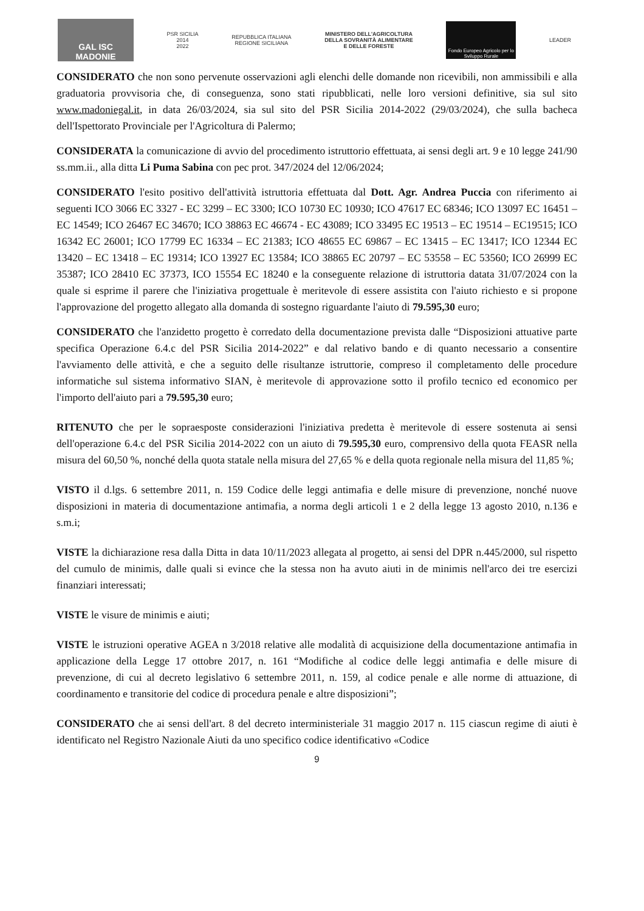GAL ISC MADONIE
PSR SICILIA
2014
2022
REPUBBLICA ITALIANA
REGIONE SICILIANA
MINISTERO DELL'AGRICOLTURA
DELLA SOVRANITÀ ALIMENTARE
E DELLE FORESTE
Fondo Europeo Agricolo per lo Sviluppo Rurale
LEADER
CONSIDERATO che non sono pervenute osservazioni agli elenchi delle domande non ricevibili, non ammissibili e alla graduatoria provvisoria che, di conseguenza, sono stati ripubblicati, nelle loro versioni definitive, sia sul sito www.madoniegal.it, in data 26/03/2024, sia sul sito del PSR Sicilia 2014-2022 (29/03/2024), che sulla bacheca dell'Ispettorato Provinciale per l'Agricoltura di Palermo;
CONSIDERATA la comunicazione di avvio del procedimento istruttorio effettuata, ai sensi degli art. 9 e 10 legge 241/90 ss.mm.ii., alla ditta Li Puma Sabina con pec prot. 347/2024 del 12/06/2024;
CONSIDERATO l'esito positivo dell'attività istruttoria effettuata dal Dott. Agr. Andrea Puccia con riferimento ai seguenti ICO 3066 EC 3327 - EC 3299 – EC 3300; ICO 10730 EC 10930; ICO 47617 EC 68346; ICO 13097 EC 16451 – EC 14549; ICO 26467 EC 34670; ICO 38863 EC 46674 - EC 43089; ICO 33495 EC 19513 – EC 19514 – EC19515; ICO 16342 EC 26001; ICO 17799 EC 16334 – EC 21383; ICO 48655 EC 69867 – EC 13415 – EC 13417; ICO 12344 EC 13420 – EC 13418 – EC 19314; ICO 13927 EC 13584; ICO 38865 EC 20797 – EC 53558 – EC 53560; ICO 26999 EC 35387; ICO 28410 EC 37373, ICO 15554 EC 18240 e la conseguente relazione di istruttoria datata 31/07/2024 con la quale si esprime il parere che l'iniziativa progettuale è meritevole di essere assistita con l'aiuto richiesto e si propone l'approvazione del progetto allegato alla domanda di sostegno riguardante l'aiuto di 79.595,30 euro;
CONSIDERATO che l'anzidetto progetto è corredato della documentazione prevista dalle “Disposizioni attuative parte specifica Operazione 6.4.c del PSR Sicilia 2014-2022” e dal relativo bando e di quanto necessario a consentire l'avviamento delle attività, e che a seguito delle risultanze istruttorie, compreso il completamento delle procedure informatiche sul sistema informativo SIAN, è meritevole di approvazione sotto il profilo tecnico ed economico per l'importo dell'aiuto pari a 79.595,30 euro;
RITENUTO che per le sopraesposte considerazioni l'iniziativa predetta è meritevole di essere sostenuta ai sensi dell'operazione 6.4.c del PSR Sicilia 2014-2022 con un aiuto di 79.595,30 euro, comprensivo della quota FEASR nella misura del 60,50 %, nonché della quota statale nella misura del 27,65 % e della quota regionale nella misura del 11,85 %;
VISTO il d.lgs. 6 settembre 2011, n. 159 Codice delle leggi antimafia e delle misure di prevenzione, nonché nuove disposizioni in materia di documentazione antimafia, a norma degli articoli 1 e 2 della legge 13 agosto 2010, n.136 e s.m.i;
VISTE la dichiarazione resa dalla Ditta in data 10/11/2023 allegata al progetto, ai sensi del DPR n.445/2000, sul rispetto del cumulo de minimis, dalle quali si evince che la stessa non ha avuto aiuti in de minimis nell'arco dei tre esercizi finanziari interessati;
VISTE le visure de minimis e aiuti;
VISTE le istruzioni operative AGEA n 3/2018 relative alle modalità di acquisizione della documentazione antimafia in applicazione della Legge 17 ottobre 2017, n. 161 “Modifiche al codice delle leggi antimafia e delle misure di prevenzione, di cui al decreto legislativo 6 settembre 2011, n. 159, al codice penale e alle norme di attuazione, di coordinamento e transitorie del codice di procedura penale e altre disposizioni”;
CONSIDERATO che ai sensi dell'art. 8 del decreto interministeriale 31 maggio 2017 n. 115 ciascun regime di aiuti è identificato nel Registro Nazionale Aiuti da uno specifico codice identificativo «Codice
9